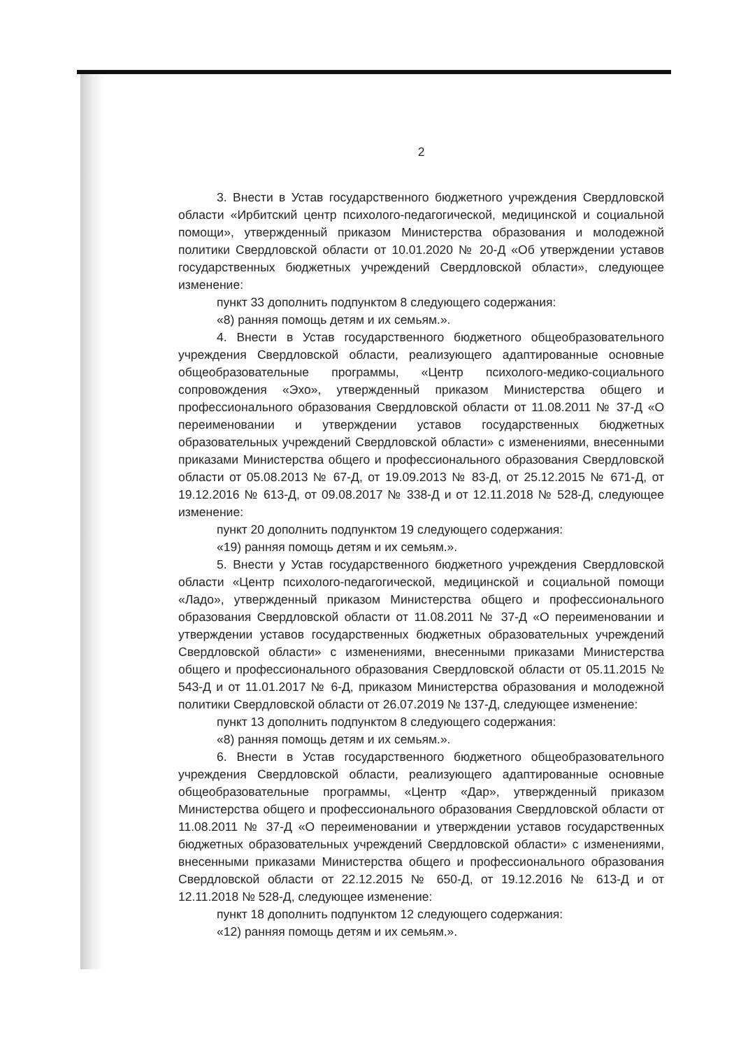2
3. Внести в Устав государственного бюджетного учреждения Свердловской области «Ирбитский центр психолого-педагогической, медицинской и социальной помощи», утвержденный приказом Министерства образования и молодежной политики Свердловской области от 10.01.2020 № 20-Д «Об утверждении уставов государственных бюджетных учреждений Свердловской области», следующее изменение:
пункт 33 дополнить подпунктом 8 следующего содержания:
«8) ранняя помощь детям и их семьям.».
4. Внести в Устав государственного бюджетного общеобразовательного учреждения Свердловской области, реализующего адаптированные основные общеобразовательные программы, «Центр психолого-медико-социального сопровождения «Эхо», утвержденный приказом Министерства общего и профессионального образования Свердловской области от 11.08.2011 № 37-Д «О переименовании и утверждении уставов государственных бюджетных образовательных учреждений Свердловской области» с изменениями, внесенными приказами Министерства общего и профессионального образования Свердловской области от 05.08.2013 № 67-Д, от 19.09.2013 № 83-Д, от 25.12.2015 № 671-Д, от 19.12.2016 № 613-Д, от 09.08.2017 № 338-Д и от 12.11.2018 № 528-Д, следующее изменение:
пункт 20 дополнить подпунктом 19 следующего содержания:
«19) ранняя помощь детям и их семьям.».
5. Внести у Устав государственного бюджетного учреждения Свердловской области «Центр психолого-педагогической, медицинской и социальной помощи «Ладо», утвержденный приказом Министерства общего и профессионального образования Свердловской области от 11.08.2011 № 37-Д «О переименовании и утверждении уставов государственных бюджетных образовательных учреждений Свердловской области» с изменениями, внесенными приказами Министерства общего и профессионального образования Свердловской области от 05.11.2015 № 543-Д и от 11.01.2017 № 6-Д, приказом Министерства образования и молодежной политики Свердловской области от 26.07.2019 № 137-Д, следующее изменение:
пункт 13 дополнить подпунктом 8 следующего содержания:
«8) ранняя помощь детям и их семьям.».
6. Внести в Устав государственного бюджетного общеобразовательного учреждения Свердловской области, реализующего адаптированные основные общеобразовательные программы, «Центр «Дар», утвержденный приказом Министерства общего и профессионального образования Свердловской области от 11.08.2011 № 37-Д «О переименовании и утверждении уставов государственных бюджетных образовательных учреждений Свердловской области» с изменениями, внесенными приказами Министерства общего и профессионального образования Свердловской области от 22.12.2015 № 650-Д, от 19.12.2016 № 613-Д и от 12.11.2018 № 528-Д, следующее изменение:
пункт 18 дополнить подпунктом 12 следующего содержания:
«12) ранняя помощь детям и их семьям.».